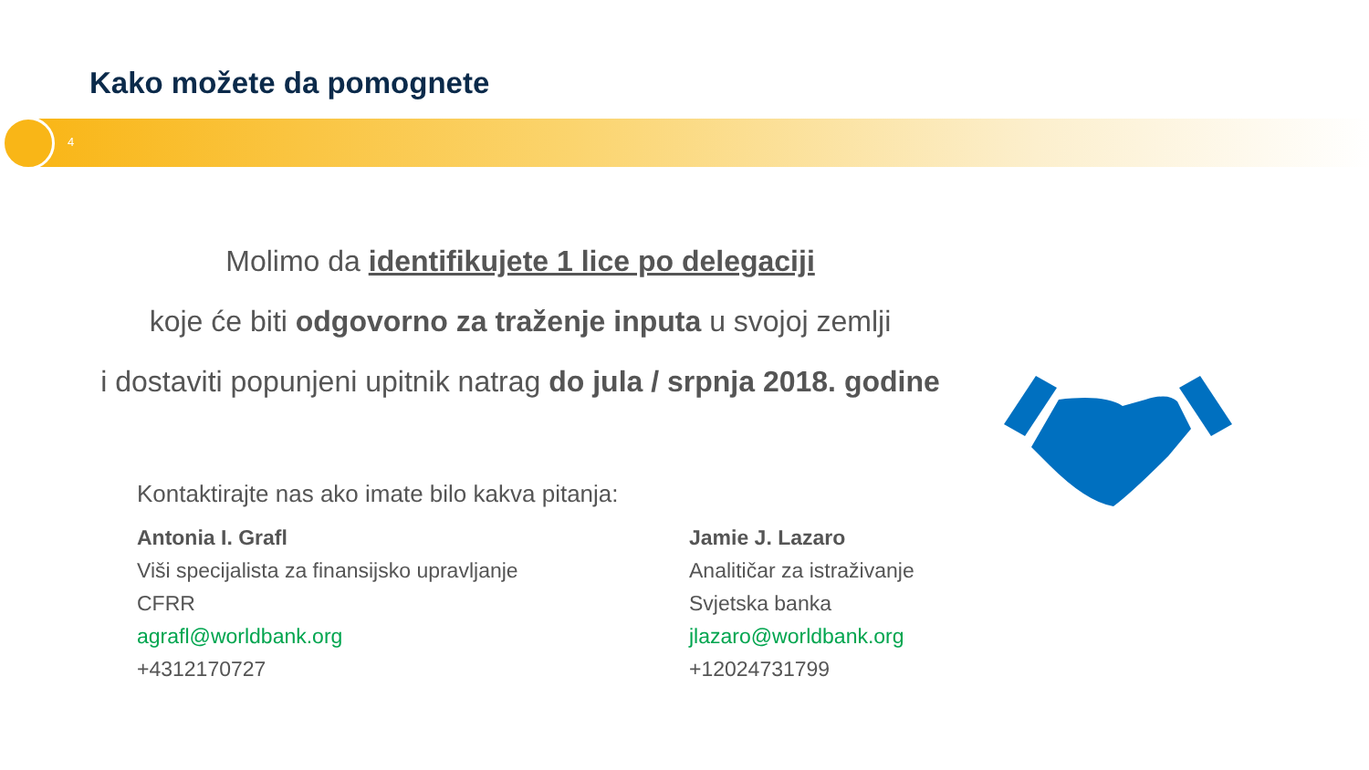Kako možete da pomognete
4
Molimo da identifikujete 1 lice po delegaciji
koje će biti odgovorno za traženje inputa u svojoj zemlji
i dostaviti popunjeni upitnik natrag do jula / srpnja 2018. godine
Kontaktirajte nas ako imate bilo kakva pitanja:
Antonia I. Grafl
Viši specijalista za finansijsko upravljanje
CFRR
agrafl@worldbank.org
+4312170727
Jamie J. Lazaro
Analitičar za istraživanje
Svjetska banka
jlazaro@worldbank.org
+12024731799